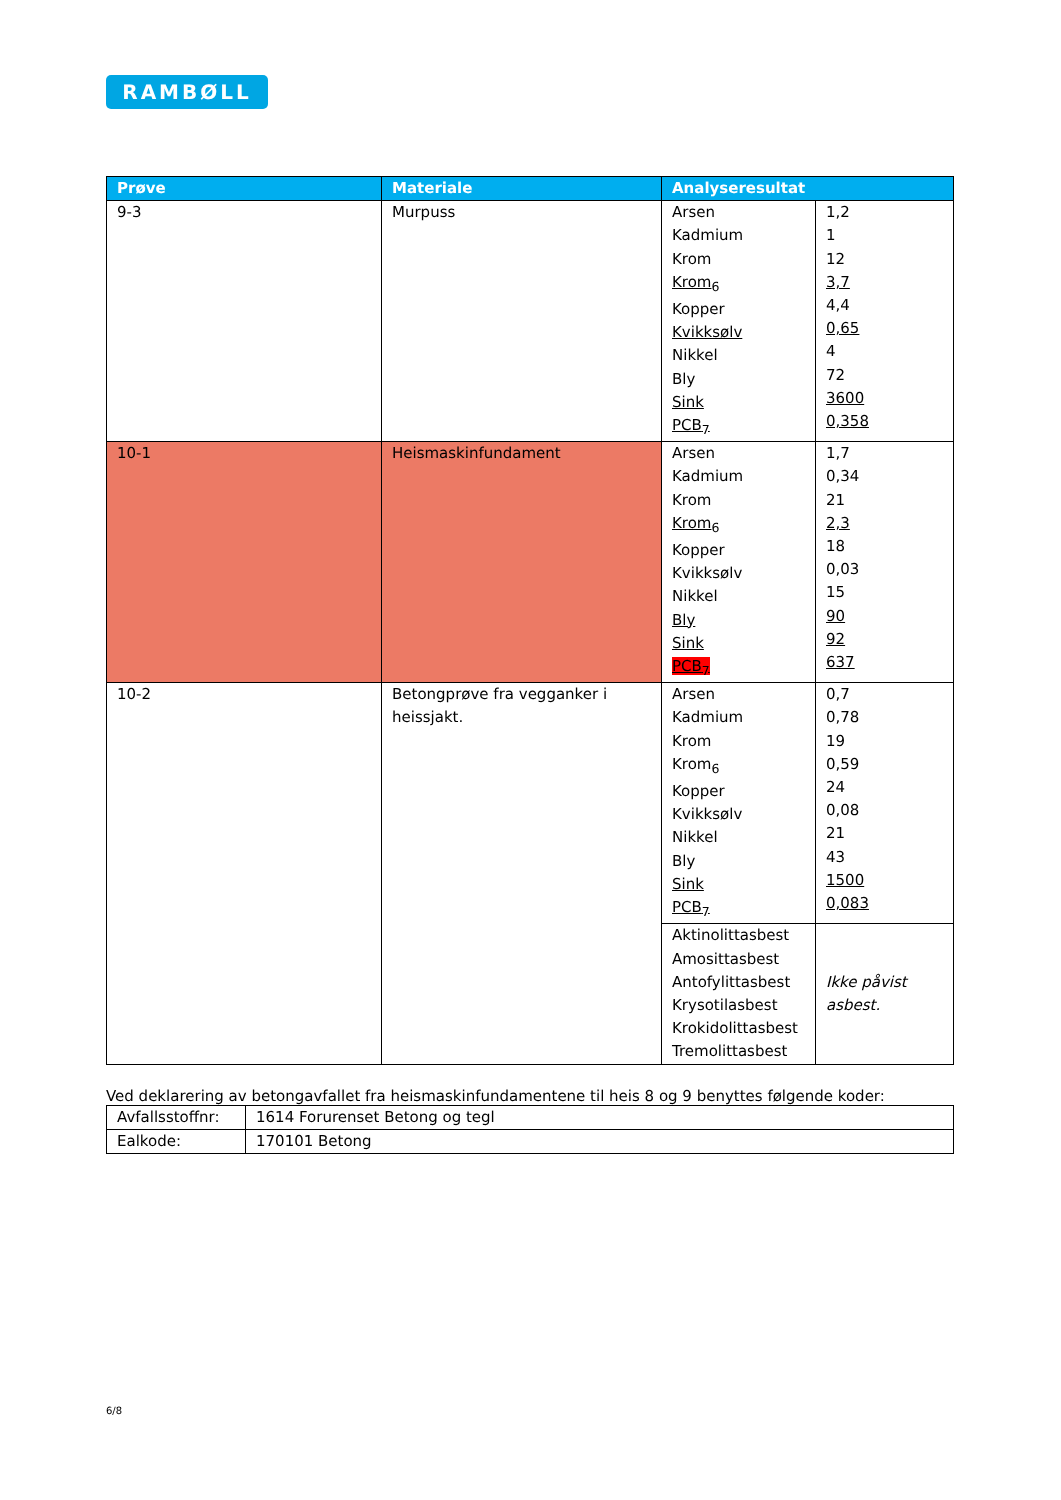RAMBØLL
| Prøve | Materiale | Analyseresultat | |
| --- | --- | --- | --- |
| 9-3 | Murpuss | Arsen Kadmium Krom Krom<sub>6</sub> Kopper Kvikksølv Nikkel Bly Sink PCB<sub>7</sub> | 1,2 1 12 3,7 4,4 0,65 4 72 3600 0,358 |
| 10-1 | Heismaskinfundament | Arsen Kadmium Krom Krom<sub>6</sub> Kopper Kvikksølv Nikkel Bly Sink PCB<sub>7</sub> | 1,7 0,34 21 2,3 18 0,03 15 90 92 637 |
| 10-2 | Betongprøve fra vegganker i heissjakt. | Arsen Kadmium Krom Krom<sub>6</sub> Kopper Kvikksølv Nikkel Bly Sink PCB<sub>7</sub> | 0,7 0,78 19 0,59 24 0,08 21 43 1500 0,083 |
| | | Aktinolittasbest Amosittasbest Antofylittasbest Krysotilasbest Krokidolittasbest Tremolittasbest | Ikke påvist asbest. |
Ved deklarering av betongavfallet fra heismaskinfundamentene til heis 8 og 9 benyttes følgende koder:
| Avfallsstoffnr: | 1614 Forurenset Betong og tegl |
| Ealkode: | 170101 Betong |
6/8